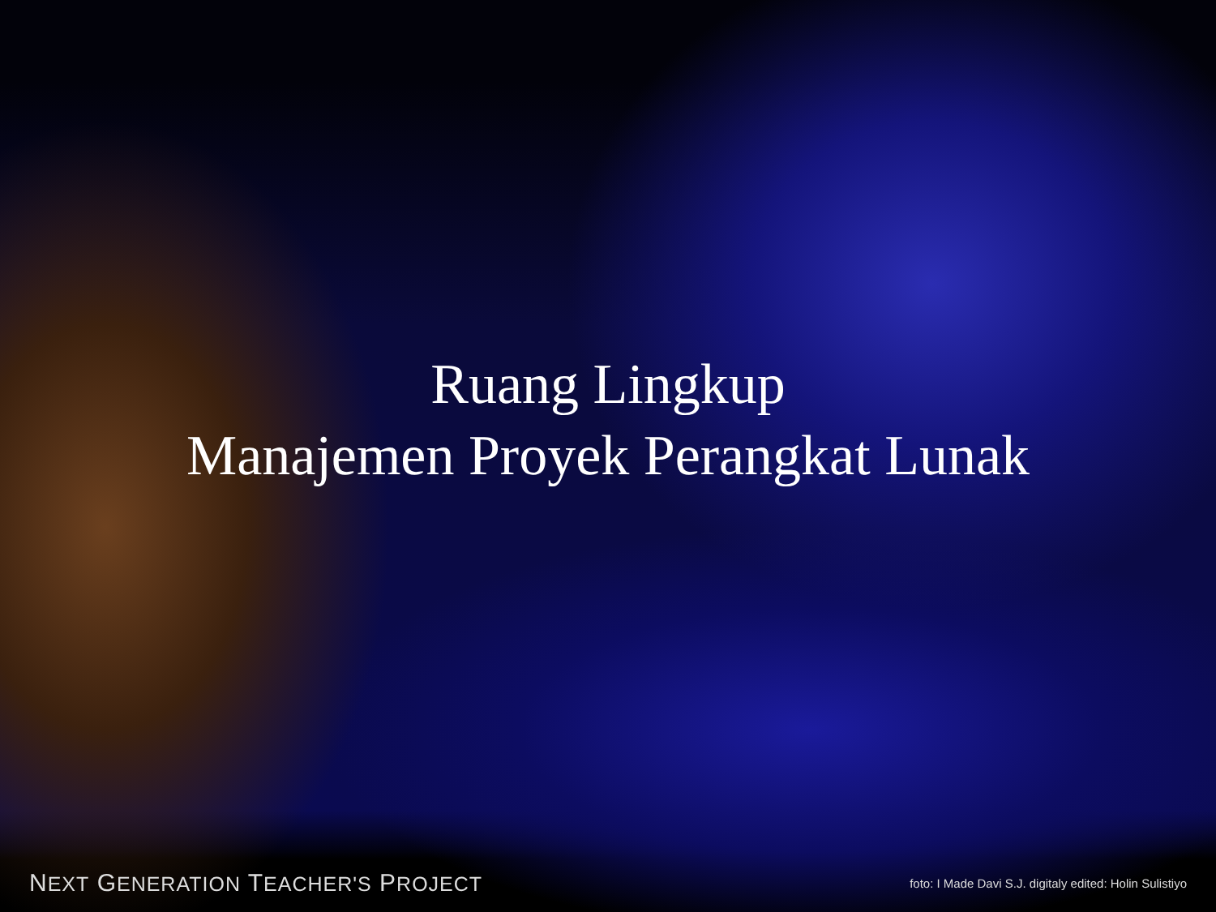Ruang Lingkup
Manajemen Proyek Perangkat Lunak
NEXT GENERATION TEACHER'S PROJECT foto: I Made Davi S.J. digitaly edited: Holin Sulistiyo